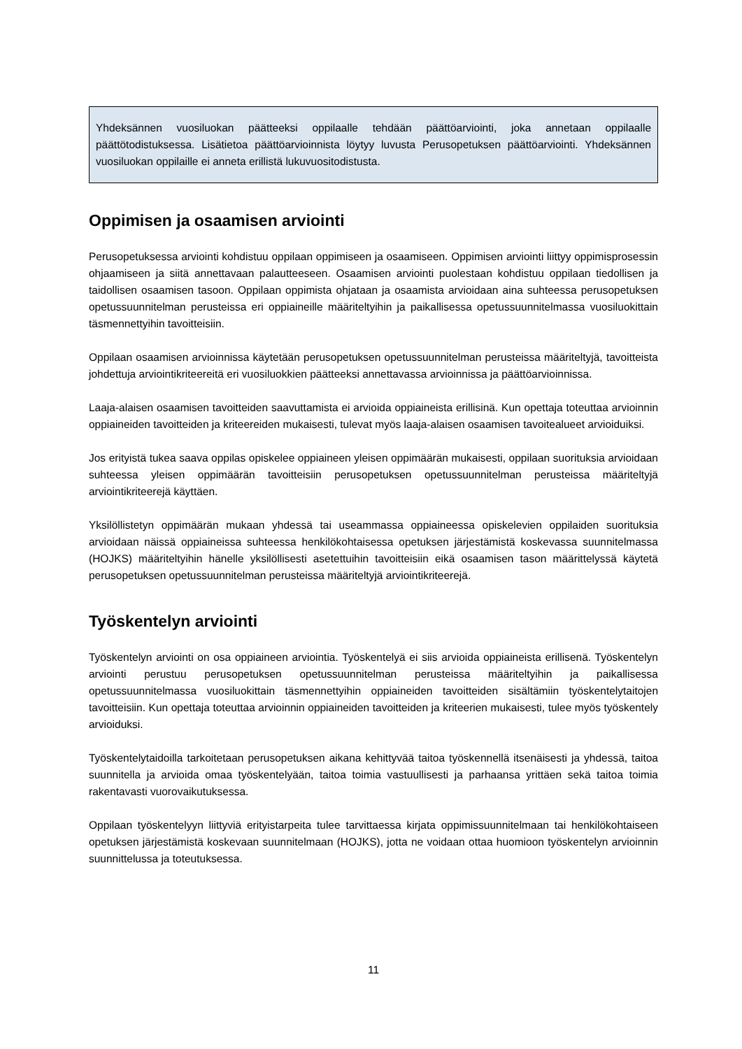Yhdeksännen vuosiluokan päätteeksi oppilaalle tehdään päättöarviointi, joka annetaan oppilaalle päättötodistuksessa. Lisätietoa päättöarvioinnista löytyy luvusta Perusopetuksen päättöarviointi. Yhdeksännen vuosiluokan oppilaille ei anneta erillistä lukuvuositodistusta.
Oppimisen ja osaamisen arviointi
Perusopetuksessa arviointi kohdistuu oppilaan oppimiseen ja osaamiseen. Oppimisen arviointi liittyy oppimisprosessin ohjaamiseen ja siitä annettavaan palautteeseen. Osaamisen arviointi puolestaan kohdistuu oppilaan tiedollisen ja taidollisen osaamisen tasoon. Oppilaan oppimista ohjataan ja osaamista arvioidaan aina suhteessa perusopetuksen opetussuunnitelman perusteissa eri oppiaineille määriteltyihin ja paikallisessa opetussuunnitelmassa vuosiluokittain täsmennettyihin tavoitteisiin.
Oppilaan osaamisen arvioinnissa käytetään perusopetuksen opetussuunnitelman perusteissa määriteltyjä, tavoitteista johdettuja arviointikriteereitä eri vuosiluokkien päätteeksi annettavassa arvioinnissa ja päättöarvioinnissa.
Laaja-alaisen osaamisen tavoitteiden saavuttamista ei arvioida oppiaineista erillisinä. Kun opettaja toteuttaa arvioinnin oppiaineiden tavoitteiden ja kriteereiden mukaisesti, tulevat myös laaja-alaisen osaamisen tavoitealueet arvioiduiksi.
Jos erityistä tukea saava oppilas opiskelee oppiaineen yleisen oppimäärän mukaisesti, oppilaan suorituksia arvioidaan suhteessa yleisen oppimäärän tavoitteisiin perusopetuksen opetussuunnitelman perusteissa määriteltyjä arviointikriteerejä käyttäen.
Yksilöllistetyn oppimäärän mukaan yhdessä tai useammassa oppiaineessa opiskelevien oppilaiden suorituksia arvioidaan näissä oppiaineissa suhteessa henkilökohtaisessa opetuksen järjestämistä koskevassa suunnitelmassa (HOJKS) määriteltyihin hänelle yksilöllisesti asetettuihin tavoitteisiin eikä osaamisen tason määrittelyssä käytetä perusopetuksen opetussuunnitelman perusteissa määriteltyjä arviointikriteerejä.
Työskentelyn arviointi
Työskentelyn arviointi on osa oppiaineen arviointia. Työskentelyä ei siis arvioida oppiaineista erillisenä. Työskentelyn arviointi perustuu perusopetuksen opetussuunnitelman perusteissa määriteltyihin ja paikallisessa opetussuunnitelmassa vuosiluokittain täsmennettyihin oppiaineiden tavoitteiden sisältämiin työskentelytaitojen tavoitteisiin. Kun opettaja toteuttaa arvioinnin oppiaineiden tavoitteiden ja kriteerien mukaisesti, tulee myös työskentely arvioiduksi.
Työskentelytaidoilla tarkoitetaan perusopetuksen aikana kehittyvää taitoa työskennellä itsenäisesti ja yhdessä, taitoa suunnitella ja arvioida omaa työskentelyään, taitoa toimia vastuullisesti ja parhaansa yrittäen sekä taitoa toimia rakentavasti vuorovaikutuksessa.
Oppilaan työskentelyyn liittyviä erityistarpeita tulee tarvittaessa kirjata oppimissuunnitelmaan tai henkilökohtaiseen opetuksen järjestämistä koskevaan suunnitelmaan (HOJKS), jotta ne voidaan ottaa huomioon työskentelyn arvioinnin suunnittelussa ja toteutuksessa.
11